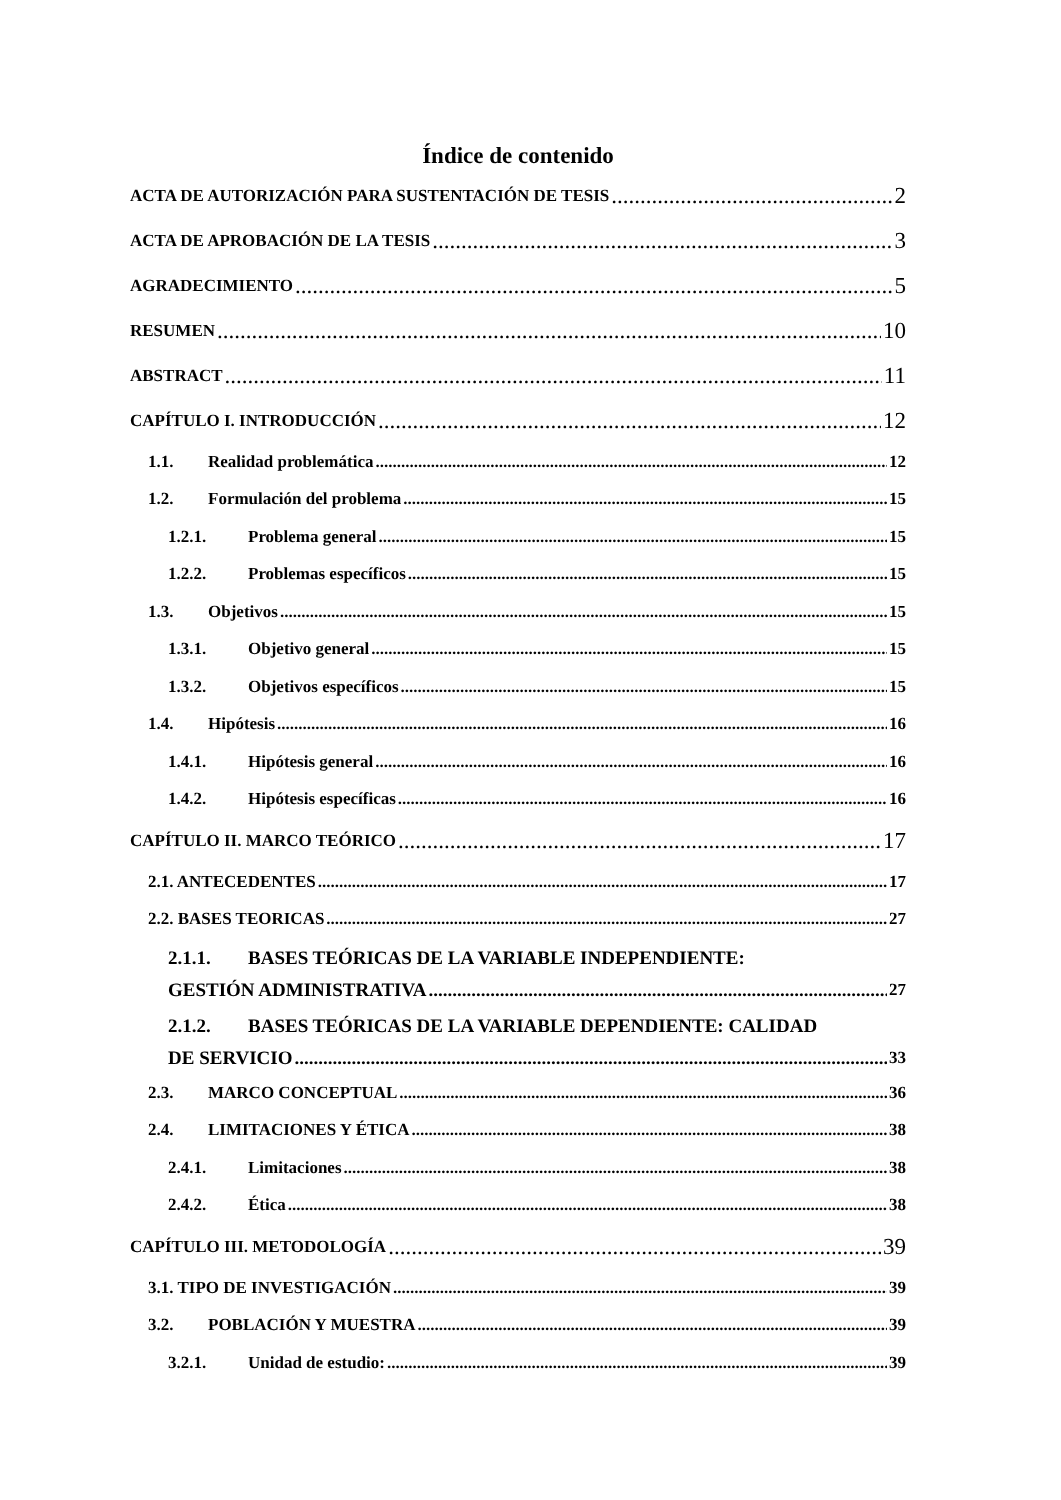Índice de contenido
ACTA DE AUTORIZACIÓN PARA SUSTENTACIÓN DE TESIS 2
ACTA DE APROBACIÓN DE LA TESIS 3
AGRADECIMIENTO 5
RESUMEN 10
ABSTRACT 11
CAPÍTULO I. INTRODUCCIÓN 12
1.1. Realidad problemática 12
1.2. Formulación del problema 15
1.2.1. Problema general 15
1.2.2. Problemas específicos 15
1.3. Objetivos 15
1.3.1. Objetivo general 15
1.3.2. Objetivos específicos 15
1.4. Hipótesis 16
1.4.1. Hipótesis general 16
1.4.2. Hipótesis específicas 16
CAPÍTULO II. MARCO TEÓRICO 17
2.1. ANTECEDENTES 17
2.2. BASES TEORICAS 27
2.1.1. BASES TEÓRICAS DE LA VARIABLE INDEPENDIENTE:
GESTIÓN ADMINISTRATIVA 27
2.1.2. BASES TEÓRICAS DE LA VARIABLE DEPENDIENTE: CALIDAD
DE SERVICIO 33
2.3. MARCO CONCEPTUAL 36
2.4. LIMITACIONES Y ÉTICA 38
2.4.1. Limitaciones 38
2.4.2. Ética 38
CAPÍTULO III. METODOLOGÍA 39
3.1. TIPO DE INVESTIGACIÓN 39
3.2. POBLACIÓN Y MUESTRA 39
3.2.1. Unidad de estudio: 39